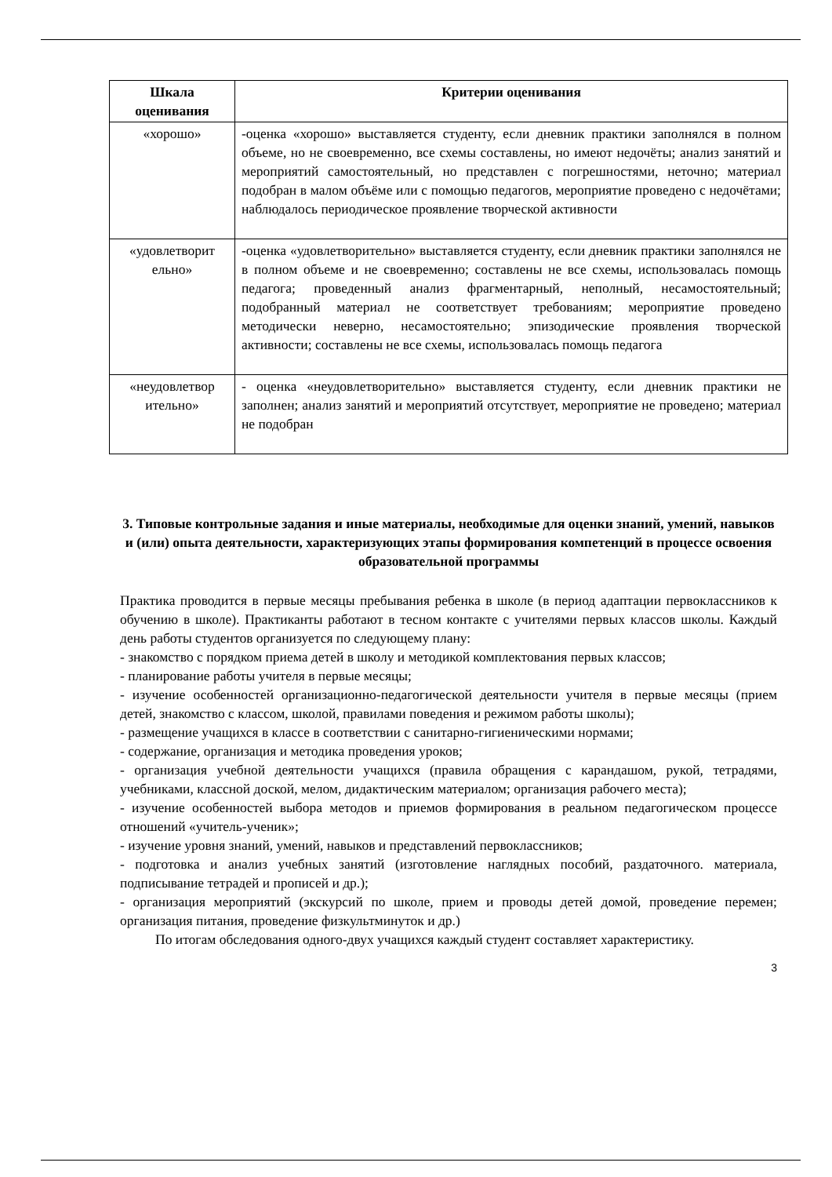| Шкала оценивания | Критерии оценивания |
| --- | --- |
| «хорошо» | -оценка «хорошо» выставляется студенту, если дневник практики заполнялся в полном объеме, но не своевременно, все схемы составлены, но имеют недочёты; анализ занятий и мероприятий самостоятельный, но представлен с погрешностями, неточно; материал подобран в малом объёме или с помощью педагогов, мероприятие проведено с недочётами; наблюдалось периодическое проявление творческой активности |
| «удовлетворит ельно» | -оценка «удовлетворительно» выставляется студенту, если дневник практики заполнялся не в полном объеме и не своевременно; составлены не все схемы, использовалась помощь педагога; проведенный анализ фрагментарный, неполный, несамостоятельный; подобранный материал не соответствует требованиям; мероприятие проведено методически неверно, несамостоятельно; эпизодические проявления творческой активности; составлены не все схемы, использовалась помощь педагога |
| «неудовлетвор ительно» | - оценка «неудовлетворительно» выставляется студенту, если дневник практики не заполнен; анализ занятий и мероприятий отсутствует, мероприятие не проведено; материал не подобран |
3. Типовые контрольные задания и иные материалы, необходимые для оценки знаний, умений, навыков и (или) опыта деятельности, характеризующих этапы формирования компетенций в процессе освоения образовательной программы
Практика проводится в первые месяцы пребывания ребенка в школе (в период адаптации первоклассников к обучению в школе). Практиканты работают в тесном контакте с учителями первых классов школы. Каждый день работы студентов организуется по следующему плану:
- знакомство с порядком приема детей в школу и методикой комплектования первых классов;
- планирование работы учителя в первые месяцы;
- изучение особенностей организационно-педагогической деятельности учителя в первые месяцы (прием детей, знакомство с классом, школой, правилами поведения и режимом работы школы);
- размещение учащихся в классе в соответствии с санитарно-гигиеническими нормами;
- содержание, организация и методика проведения уроков;
- организация учебной деятельности учащихся (правила обращения с карандашом, рукой, тетрадями, учебниками, классной доской, мелом, дидактическим материалом; организация рабочего места);
- изучение особенностей выбора методов и приемов формирования в реальном педагогическом процессе отношений «учитель-ученик»;
- изучение уровня знаний, умений, навыков и представлений первоклассников;
- подготовка и анализ учебных занятий (изготовление наглядных пособий, раздаточного. материала, подписывание тетрадей и прописей и др.);
- организация мероприятий (экскурсий по школе, прием и проводы детей домой, проведение перемен; организация питания, проведение физкультминуток и др.)
По итогам обследования одного-двух учащихся каждый студент составляет характеристику.
3